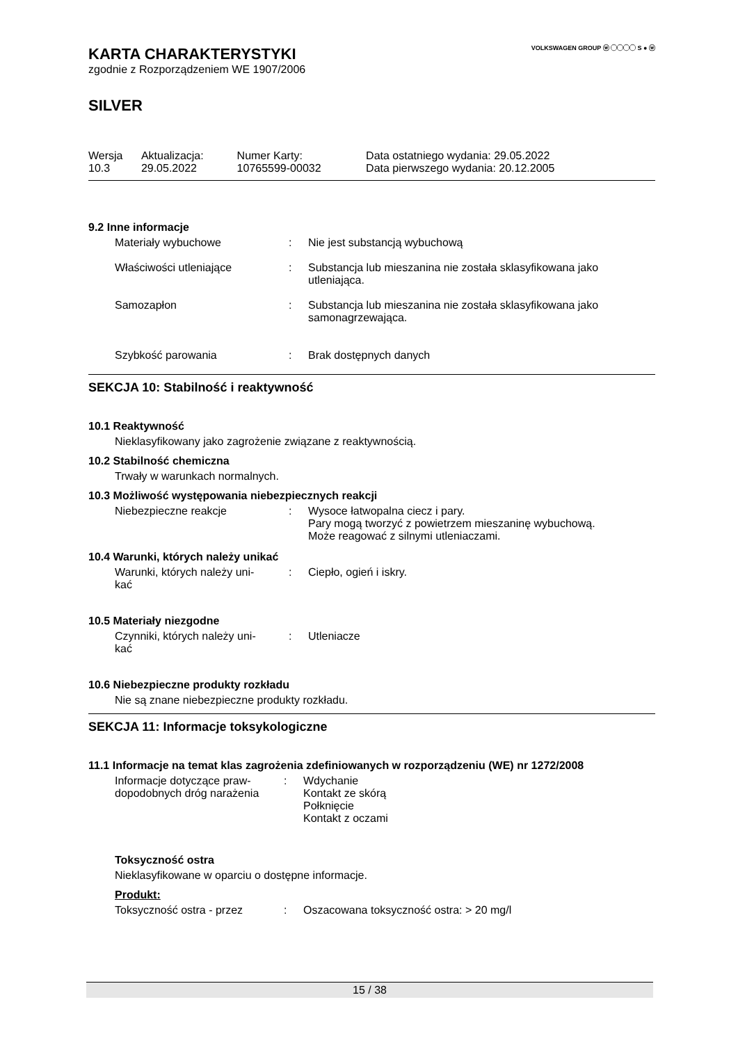VOLKSWAGEN GROUP ⓦ ◯◯◯◯ S ● ⓦ
KARTA CHARAKTERYSTYKI
zgodnie z Rozporządzeniem WE 1907/2006
SILVER
| Wersja 10.3 | Aktualizacja: 29.05.2022 | Numer Karty: 10765599-00032 | Data ostatniego wydania: 29.05.2022 Data pierwszego wydania: 20.12.2005 |
9.2 Inne informacje
| Materiały wybuchowe | : | Nie jest substancją wybuchową |
| Właściwości utleniające | : | Substancja lub mieszanina nie została sklasyfikowana jako utleniająca. |
| Samozapłon | : | Substancja lub mieszanina nie została sklasyfikowana jako samonagrzewająca. |
| Szybkość parowania | : | Brak dostępnych danych |
SEKCJA 10: Stabilność i reaktywność
10.1 Reaktywność
Nieklasyfikowany jako zagrożenie związane z reaktywnością.
10.2 Stabilność chemiczna
Trwały w warunkach normalnych.
10.3 Możliwość występowania niebezpiecznych reakcji
| Niebezpieczne reakcje | : | Wysoce łatwopalna ciecz i pary. Pary mogą tworzyć z powietrzem mieszaninę wybuchową. Może reagować z silnymi utleniaczami. |
10.4 Warunki, których należy unikać
| Warunki, których należy uni- kać | : | Ciepło, ogień i iskry. |
10.5 Materiały niezgodne
| Czynniki, których należy uni- kać | : | Utleniacze |
10.6 Niebezpieczne produkty rozkładu
Nie są znane niebezpieczne produkty rozkładu.
SEKCJA 11: Informacje toksykologiczne
11.1 Informacje na temat klas zagrożenia zdefiniowanych w rozporządzeniu (WE) nr 1272/2008
| Informacje dotyczące praw- dopodobnych dróg narażenia | : | Wdychanie Kontakt ze skórą Połknięcie Kontakt z oczami |
Toksyczność ostra
Nieklasyfikowane w oparciu o dostępne informacje.
Produkt:
| Toksyczność ostra - przez | : | Oszacowana toksyczność ostra: > 20 mg/l |
15 / 38